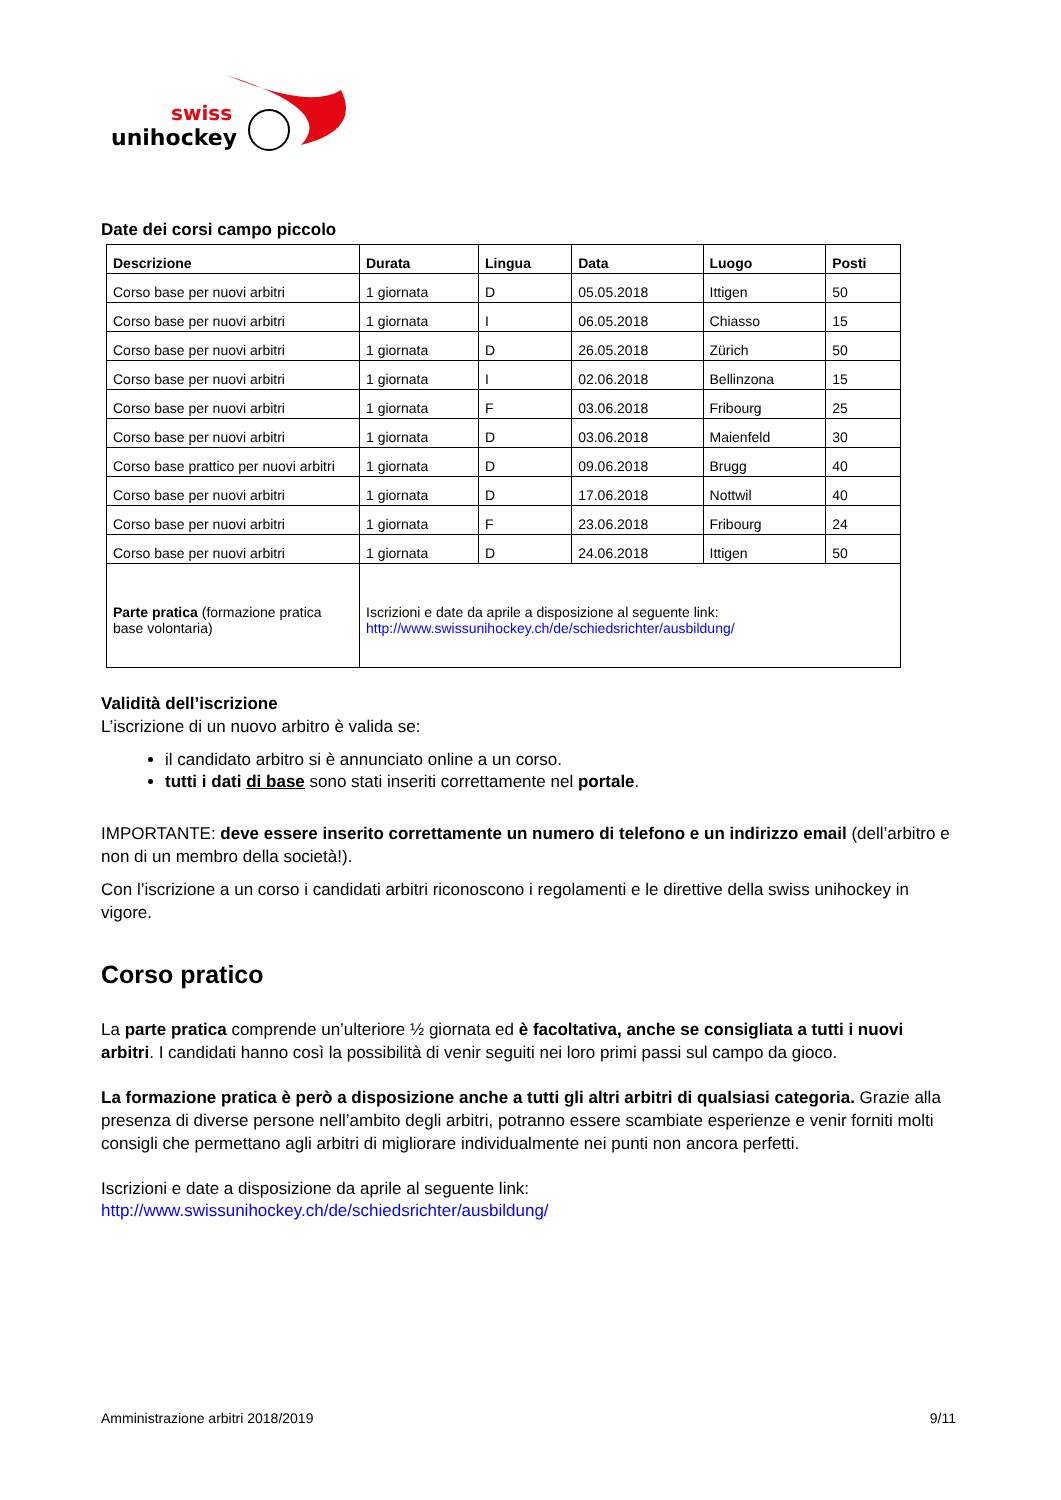swiss
unihockey
Date dei corsi campo piccolo
| Descrizione | Durata | Lingua | Data | Luogo | Posti |
| --- | --- | --- | --- | --- | --- |
| Corso base per nuovi arbitri | 1 giornata | D | 05.05.2018 | Ittigen | 50 |
| Corso base per nuovi arbitri | 1 giornata | I | 06.05.2018 | Chiasso | 15 |
| Corso base per nuovi arbitri | 1 giornata | D | 26.05.2018 | Zürich | 50 |
| Corso base per nuovi arbitri | 1 giornata | I | 02.06.2018 | Bellinzona | 15 |
| Corso base per nuovi arbitri | 1 giornata | F | 03.06.2018 | Fribourg | 25 |
| Corso base per nuovi arbitri | 1 giornata | D | 03.06.2018 | Maienfeld | 30 |
| Corso base prattico per nuovi arbitri | 1 giornata | D | 09.06.2018 | Brugg | 40 |
| Corso base per nuovi arbitri | 1 giornata | D | 17.06.2018 | Nottwil | 40 |
| Corso base per nuovi arbitri | 1 giornata | F | 23.06.2018 | Fribourg | 24 |
| Corso base per nuovi arbitri | 1 giornata | D | 24.06.2018 | Ittigen | 50 |
| Parte pratica (formazione pratica base volontaria) | Iscrizioni e date da aprile a disposizione al seguente link: http://www.swissunihockey.ch/de/schiedsrichter/ausbildung/ | | | | |
Validità dell’iscrizione
L’iscrizione di un nuovo arbitro è valida se:
il candidato arbitro si è annunciato online a un corso.
tutti i dati di base sono stati inseriti correttamente nel portale.
IMPORTANTE: deve essere inserito correttamente un numero di telefono e un indirizzo email (dell’arbitro e non di un membro della società!).
Con l’iscrizione a un corso i candidati arbitri riconoscono i regolamenti e le direttive della swiss unihockey in vigore.
Corso pratico
La parte pratica comprende un’ulteriore ½ giornata ed è facoltativa, anche se consigliata a tutti i nuovi arbitri. I candidati hanno così la possibilità di venir seguiti nei loro primi passi sul campo da gioco.
La formazione pratica è però a disposizione anche a tutti gli altri arbitri di qualsiasi categoria. Grazie alla presenza di diverse persone nell’ambito degli arbitri, potranno essere scambiate esperienze e venir forniti molti consigli che permettano agli arbitri di migliorare individualmente nei punti non ancora perfetti.
Iscrizioni e date a disposizione da aprile al seguente link:
http://www.swissunihockey.ch/de/schiedsrichter/ausbildung/
Amministrazione arbitri 2018/2019 9/11